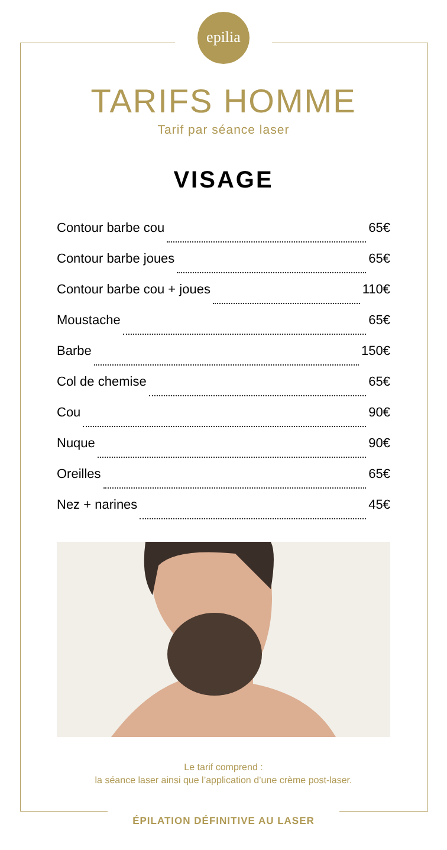epilia
TARIFS HOMME
Tarif par séance laser
VISAGE
Contour barbe cou 65€
Contour barbe joues 65€
Contour barbe cou + joues 110€
Moustache 65€
Barbe 150€
Col de chemise 65€
Cou 90€
Nuque 90€
Oreilles 65€
Nez + narines 45€
Le tarif comprend :
la séance laser ainsi que l’application d’une crème post-laser.
ÉPILATION DÉFINITIVE AU LASER